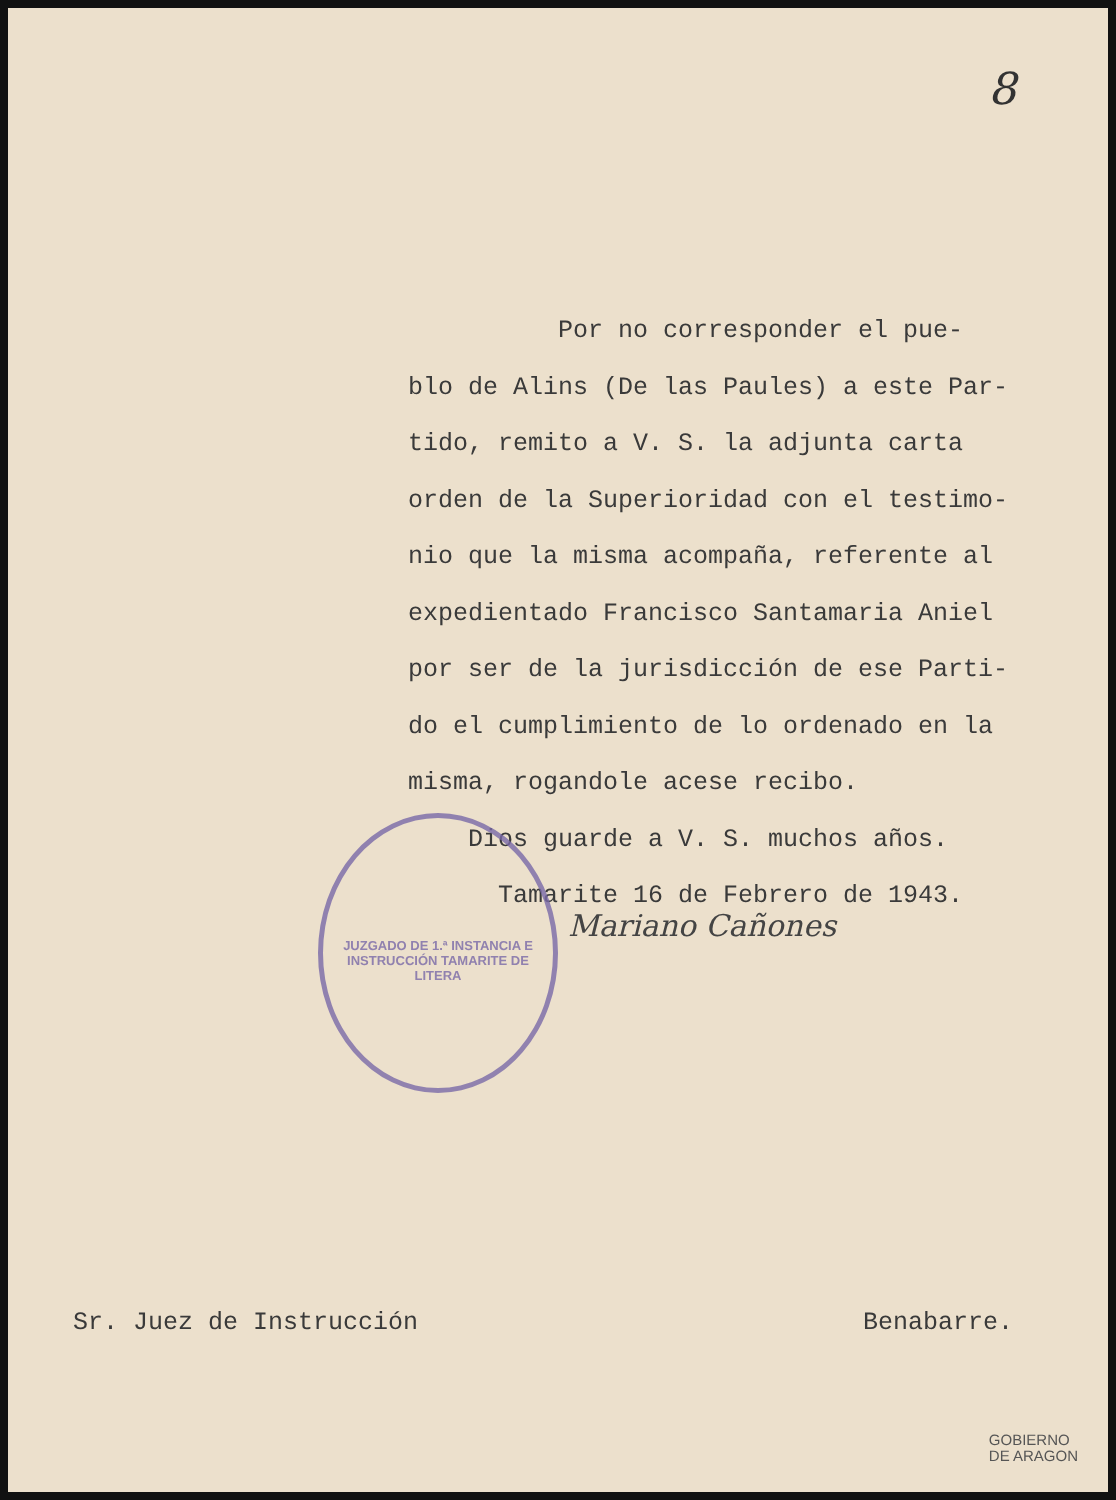8
Por no corresponder el pue-
blo de Alins (De las Paules) a este Par-
tido, remito a V. S. la adjunta carta
orden de la Superioridad con el testimo-
nio que la misma acompaña, referente al
expedientado Francisco Santamaria Aniel
por ser de la jurisdicción de ese Parti-
do el cumplimiento de lo ordenado en la
misma, rogandole acese recibo.
Dios guarde a V. S. muchos años.
Tamarite 16 de Febrero de 1943.
JUZGADO DE 1.ª INSTANCIA E INSTRUCCIÓN TAMARITE DE LITERA
Mariano Cañones
Sr. Juez de Instrucción Benabarre.
GOBIERNO
DE ARAGON